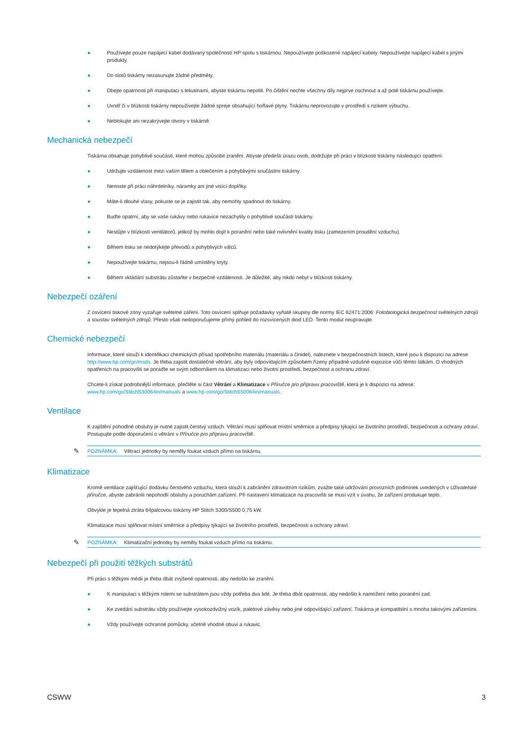● Používejte pouze napájecí kabel dodávaný společností HP spolu s tiskárnou. Nepoužívejte poškozené napájecí kabely. Nepoužívejte napájecí kabel s jinými produkty.
● Do slotů tiskárny nezasunujte žádné předměty.
● Dbejte opatrnosti při manipulaci s tekutinami, abyste tiskárnu nepolili. Po čištění nechte všechny díly nejprve oschnout a až poté tiskárnu používejte.
● Uvnitř či v blízkosti tiskárny nepoužívejte žádné spreje obsahující hořlavé plyny. Tiskárnu neprovozujte v prostředí s rizikem výbuchu.
● Neblokujte ani nezakrývejte otvory v tiskárně.
Mechanická nebezpečí
Tiskárna obsahuje pohyblivé součásti, které mohou způsobit zranění. Abyste předešli úrazu osob, dodržujte při práci v blízkosti tiskárny následující opatření:
● Udržujte vzdálenost mezi vaším tělem a oblečením a pohyblivými součástmi tiskárny.
● Nenoste při práci náhrdelníky, náramky ani jiné visící doplňky.
● Máte-li dlouhé vlasy, pokuste se je zajistit tak, aby nemohly spadnout do tiskárny.
● Buďte opatrní, aby se vaše rukávy nebo rukavice nezachytily o pohyblivé součásti tiskárny.
● Nestůjte v blízkosti ventilátorů, jelikož by mohlo dojít k poranění nebo také ovlivnění kvality tisku (zamezením proudění vzduchu).
● Během tisku se nedotýkejte převodů a pohyblivých válců.
● Nepoužívejte tiskárnu, nejsou-li řádně umístěny kryty.
● Během vkládání substrátu zůstaňte v bezpečné vzdálenosti. Je důležité, aby nikdo nebyl v blízkosti tiskárny.
Nebezpečí ozáření
Z osvícení tiskové zóny vyzařuje světelné záření. Toto osvícení splňuje požadavky vyňaté skupiny dle normy IEC 62471:2006: Fotobiologická bezpečnost světelných zdrojů a soustav světelných zdrojů. Přesto však nedoporučujeme přímý pohled do rozsvícených diod LED. Tento modul neupravujte.
Chemické nebezpečí
Informace, které slouží k identifikaci chemických přísad spotřebního materiálu (materiálu a činidel), naleznete v bezpečnostních listech, které jsou k dispozici na adrese http://www.hp.com/go/msds. Je třeba zajistit dostatečné větrání, aby byly odpovídajícím způsobem řízeny případné vzdušné expozice vůči těmto látkám. O vhodných opatřeních na pracovišti se poraďte se svým odborníkem na klimatizaci nebo životní prostředí, bezpečnost a ochranu zdraví.
Chcete-li získat podrobnější informace, přečtěte si část Větrání a Klimatizace v Příručce pro přípravu pracoviště, která je k dispozici na adrese: www.hp.com/go/StitchS30064in/manuals a www.hp.com/go/StitchS50064in/manuals.
Ventilace
K zajištění pohodlné obsluhy je nutné zajistit čerstvý vzduch. Větrání musí splňovat místní směrnice a předpisy týkající se životního prostředí, bezpečnosti a ochrany zdraví. Postupujte podle doporučení o větrání v Příručce pro přípravu pracoviště.
✎ POZNÁMKA: Větrací jednotky by neměly foukat vzduch přímo na tiskárnu.
Klimatizace
Kromě ventilace zajišťující dodávku čerstvého vzduchu, která slouží k zabránění zdravotním rizikům, zvažte také udržování provozních podmínek uvedených v Uživatelské příručce, abyste zabránili nepohodlí obsluhy a poruchám zařízení. Při nastavení klimatizace na pracovišti se musí vzít v úvahu, že zařízení produkuje teplo.
Obvykle je tepelná ztráta 64palcovou tiskárny HP Stitch S300/S500 0,75 kW.
Klimatizace musí splňovat místní směrnice a předpisy týkající se životního prostředí, bezpečnosti a ochrany zdraví.
✎ POZNÁMKA: Klimatizační jednotky by neměly foukat vzduch přímo na tiskárnu.
Nebezpečí při použití těžkých substrátů
Při práci s těžkými médii je třeba dbát zvýšené opatrnosti, aby nedošlo ke zranění.
● K manipulaci s těžkými rolemi se substrátem jsou vždy potřeba dva lidé. Je třeba dbát opatrnosti, aby nedošlo k namožení nebo poranění zad.
● Ke zvedání substrátu vždy používejte vysokozdvižný vozík, paletové závěsy nebo jiné odpovídající zařízení. Tiskárna je kompatibilní s mnoha takovými zařízeními.
● Vždy používejte ochranné pomůcky, včetně vhodné obuvi a rukavic.
CSWW 3